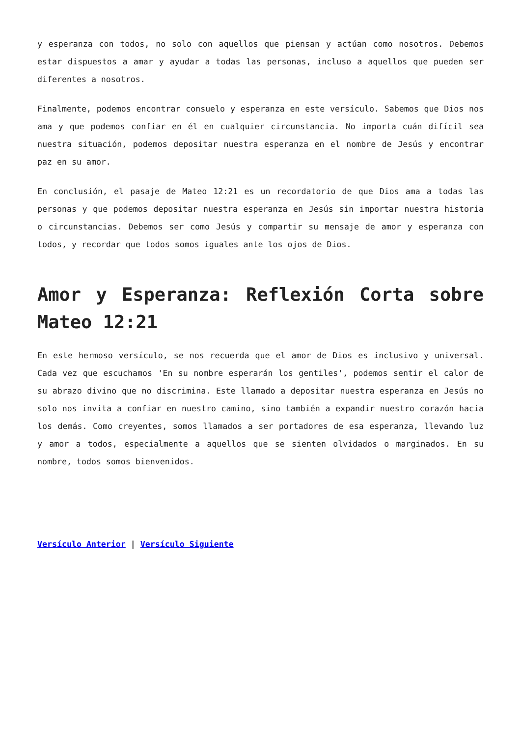y esperanza con todos, no solo con aquellos que piensan y actúan como nosotros. Debemos estar dispuestos a amar y ayudar a todas las personas, incluso a aquellos que pueden ser diferentes a nosotros.
Finalmente, podemos encontrar consuelo y esperanza en este versículo. Sabemos que Dios nos ama y que podemos confiar en él en cualquier circunstancia. No importa cuán difícil sea nuestra situación, podemos depositar nuestra esperanza en el nombre de Jesús y encontrar paz en su amor.
En conclusión, el pasaje de Mateo 12:21 es un recordatorio de que Dios ama a todas las personas y que podemos depositar nuestra esperanza en Jesús sin importar nuestra historia o circunstancias. Debemos ser como Jesús y compartir su mensaje de amor y esperanza con todos, y recordar que todos somos iguales ante los ojos de Dios.
Amor y Esperanza: Reflexión Corta sobre Mateo 12:21
En este hermoso versículo, se nos recuerda que el amor de Dios es inclusivo y universal. Cada vez que escuchamos 'En su nombre esperarán los gentiles', podemos sentir el calor de su abrazo divino que no discrimina. Este llamado a depositar nuestra esperanza en Jesús no solo nos invita a confiar en nuestro camino, sino también a expandir nuestro corazón hacia los demás. Como creyentes, somos llamados a ser portadores de esa esperanza, llevando luz y amor a todos, especialmente a aquellos que se sienten olvidados o marginados. En su nombre, todos somos bienvenidos.
Versículo Anterior | Versículo Siguiente